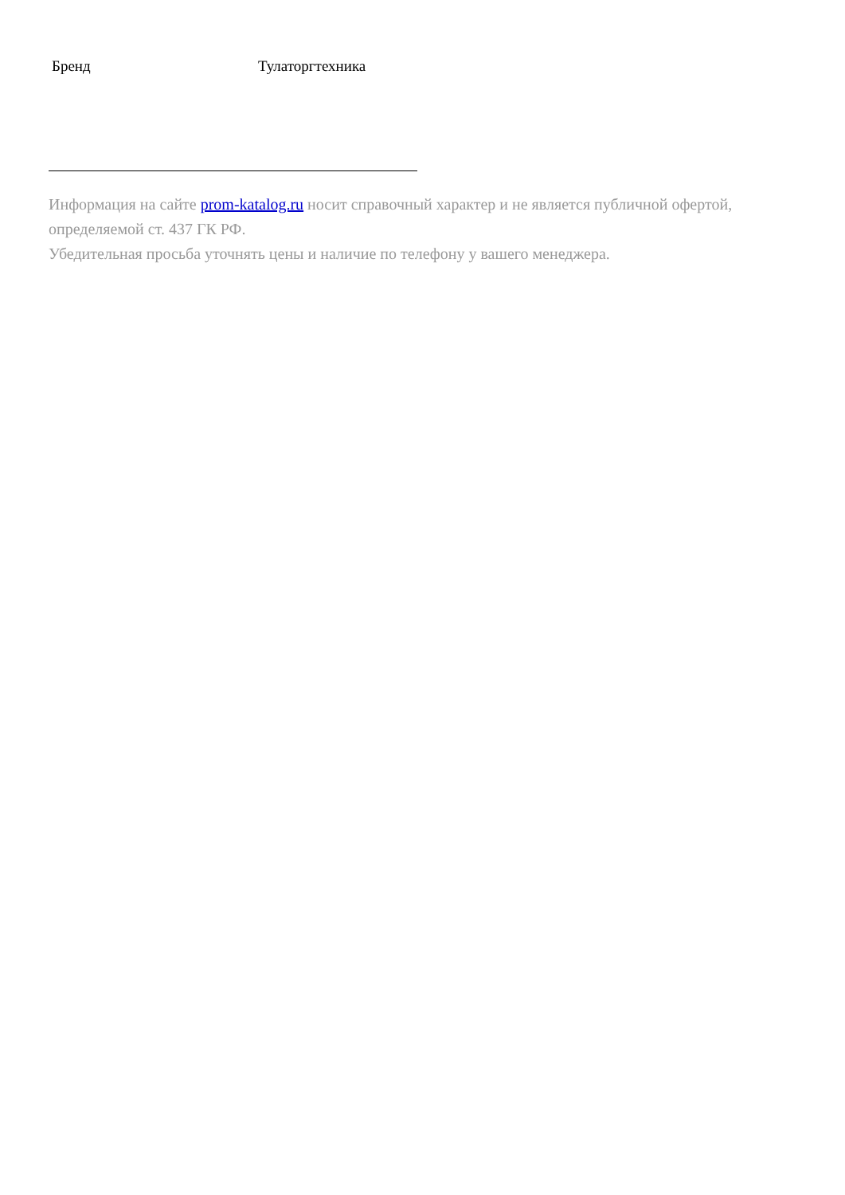| Бренд | Тулаторгтехника |
Информация на сайте prom-katalog.ru носит справочный характер и не является публичной офертой, определяемой ст. 437 ГК РФ.
Убедительная просьба уточнять цены и наличие по телефону у вашего менеджера.